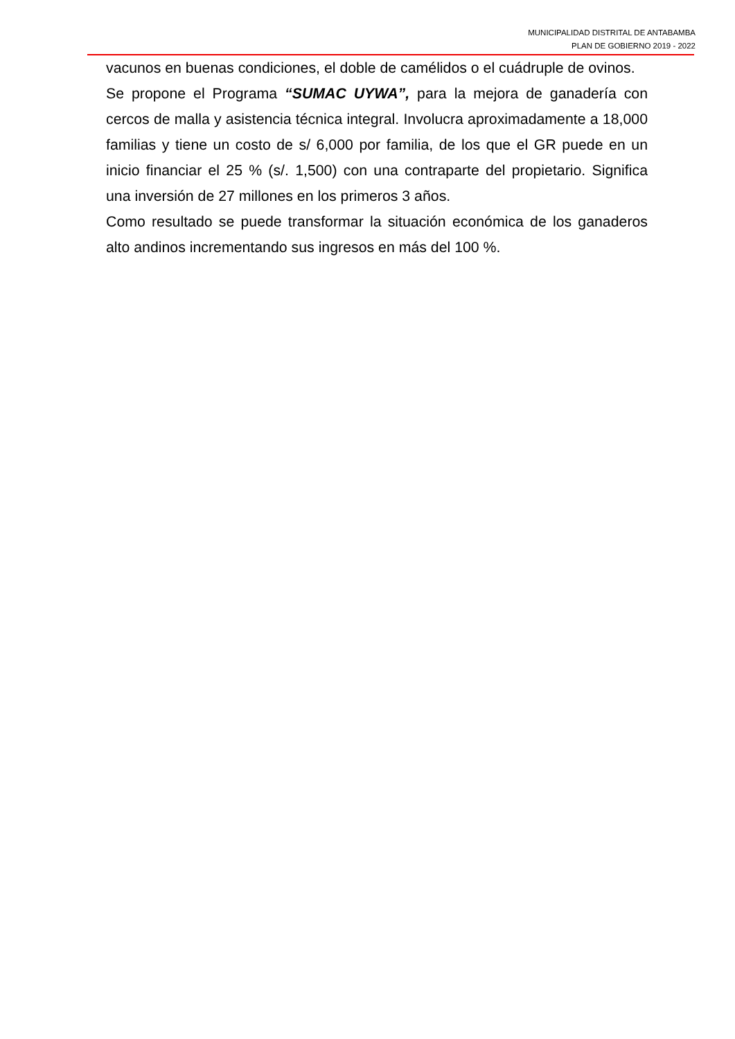MUNICIPALIDAD DISTRITAL DE ANTABAMBA
PLAN DE GOBIERNO 2019 - 2022
vacunos en buenas condiciones, el doble de camélidos o el cuádruple de ovinos.
Se propone el Programa “SUMAC UYWA”, para la mejora de ganadería con cercos de malla y asistencia técnica integral. Involucra aproximadamente a 18,000 familias y tiene un costo de s/ 6,000 por familia, de los que el GR puede en un inicio financiar el 25 % (s/. 1,500) con una contraparte del propietario. Significa una inversión de 27 millones en los primeros 3 años.
Como resultado se puede transformar la situación económica de los ganaderos alto andinos incrementando sus ingresos en más del 100 %.